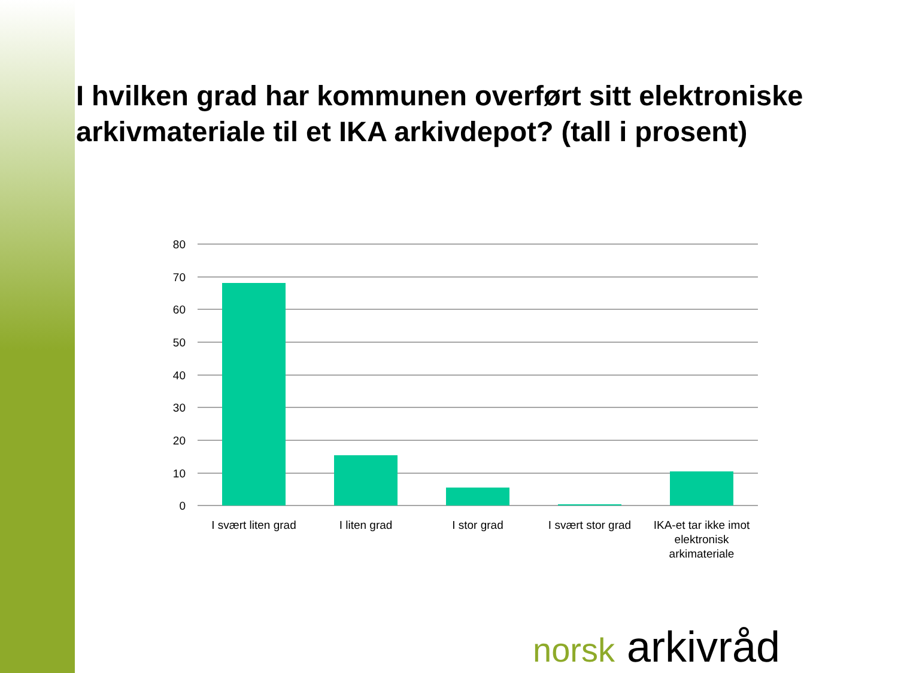I hvilken grad har kommunen overført sitt elektroniske arkivmateriale til et IKA arkivdepot? (tall i prosent)
80
70
60
50
40
30
20
10
0
I svært liten grad
I liten grad
I stor grad
I svært stor grad
IKA-et tar ikke imot
elektronisk
arkimateriale
norsk arkivråd